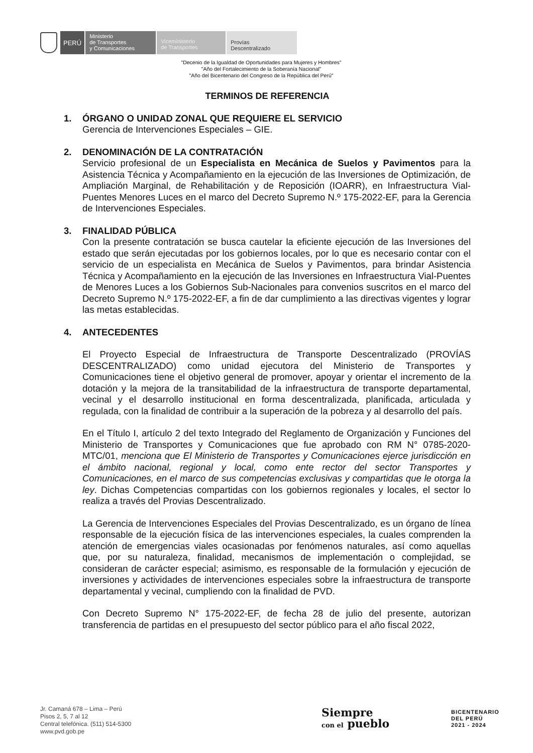PERÚ
Ministerio
de Transportes
y Comunicaciones
Viceministerio
de Transportes
Provías
Descentralizado
"Decenio de la Igualdad de Oportunidades para Mujeres y Hombres"
"Año del Fortalecimiento de la Soberanía Nacional"
"Año del Bicentenario del Congreso de la República del Perú"
TERMINOS DE REFERENCIA
1. ÓRGANO O UNIDAD ZONAL QUE REQUIERE EL SERVICIO
Gerencia de Intervenciones Especiales – GIE.
2. DENOMINACIÓN DE LA CONTRATACIÓN
Servicio profesional de un Especialista en Mecánica de Suelos y Pavimentos para la Asistencia Técnica y Acompañamiento en la ejecución de las Inversiones de Optimización, de Ampliación Marginal, de Rehabilitación y de Reposición (IOARR), en Infraestructura Vial-Puentes Menores Luces en el marco del Decreto Supremo N.º 175-2022-EF, para la Gerencia de Intervenciones Especiales.
3. FINALIDAD PÚBLICA
Con la presente contratación se busca cautelar la eficiente ejecución de las Inversiones del estado que serán ejecutadas por los gobiernos locales, por lo que es necesario contar con el servicio de un especialista en Mecánica de Suelos y Pavimentos, para brindar Asistencia Técnica y Acompañamiento en la ejecución de las Inversiones en Infraestructura Vial-Puentes de Menores Luces a los Gobiernos Sub-Nacionales para convenios suscritos en el marco del Decreto Supremo N.º 175-2022-EF, a fin de dar cumplimiento a las directivas vigentes y lograr las metas establecidas.
4. ANTECEDENTES
El Proyecto Especial de Infraestructura de Transporte Descentralizado (PROVÍAS DESCENTRALIZADO) como unidad ejecutora del Ministerio de Transportes y Comunicaciones tiene el objetivo general de promover, apoyar y orientar el incremento de la dotación y la mejora de la transitabilidad de la infraestructura de transporte departamental, vecinal y el desarrollo institucional en forma descentralizada, planificada, articulada y regulada, con la finalidad de contribuir a la superación de la pobreza y al desarrollo del país.
En el Título I, artículo 2 del texto Integrado del Reglamento de Organización y Funciones del Ministerio de Transportes y Comunicaciones que fue aprobado con RM N° 0785-2020-MTC/01, menciona que El Ministerio de Transportes y Comunicaciones ejerce jurisdicción en el ámbito nacional, regional y local, como ente rector del sector Transportes y Comunicaciones, en el marco de sus competencias exclusivas y compartidas que le otorga la ley. Dichas Competencias compartidas con los gobiernos regionales y locales, el sector lo realiza a través del Provias Descentralizado.
La Gerencia de Intervenciones Especiales del Provias Descentralizado, es un órgano de línea responsable de la ejecución física de las intervenciones especiales, la cuales comprenden la atención de emergencias viales ocasionadas por fenómenos naturales, así como aquellas que, por su naturaleza, finalidad, mecanismos de implementación o complejidad, se consideran de carácter especial; asimismo, es responsable de la formulación y ejecución de inversiones y actividades de intervenciones especiales sobre la infraestructura de transporte departamental y vecinal, cumpliendo con la finalidad de PVD.
Con Decreto Supremo N° 175-2022-EF, de fecha 28 de julio del presente, autorizan transferencia de partidas en el presupuesto del sector público para el año fiscal 2022,
Jr. Camaná 678 – Lima – Perú
Pisos 2, 5, 7 al 12
Central telefónica. (511) 514-5300
www.pvd.gob.pe
Siempre
con el pueblo
BICENTENARIO
DEL PERÚ
2021 - 2024